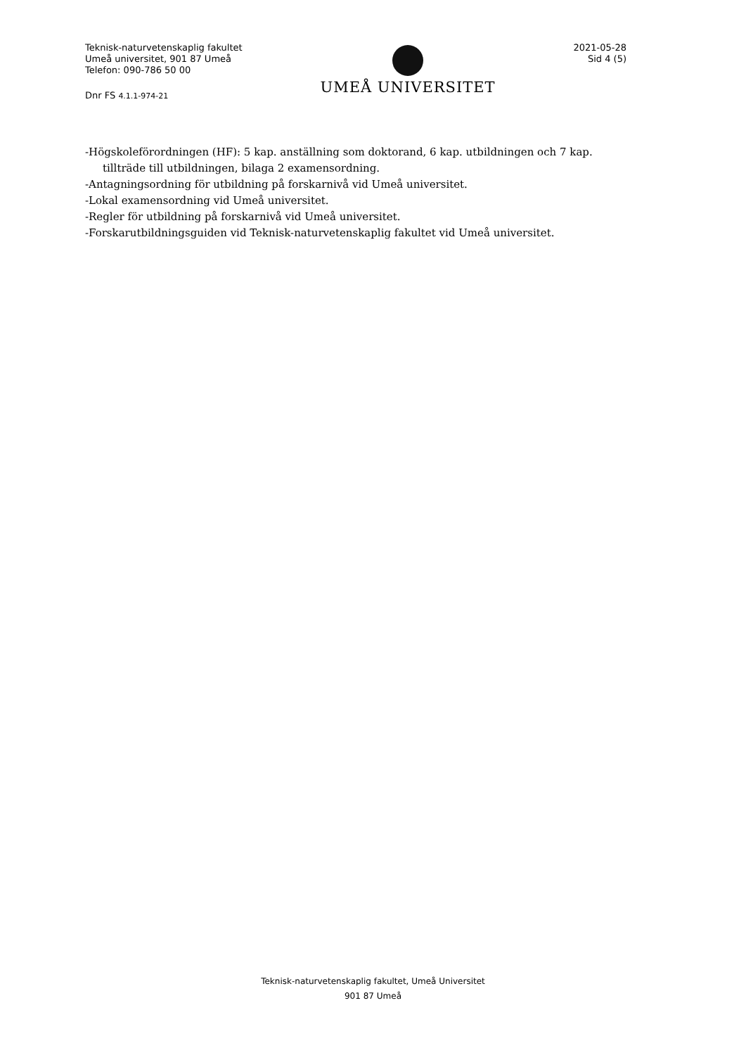Teknisk-naturvetenskaplig fakultet
Umeå universitet, 901 87 Umeå
Telefon: 090-786 50 00
Dnr FS 4.1.1-974-21
UMEÅ UNIVERSITET
2021-05-28
Sid 4 (5)
-Högskoleförordningen (HF): 5 kap. anställning som doktorand, 6 kap. utbildningen och 7 kap.
tillträde till utbildningen, bilaga 2 examensordning.
-Antagningsordning för utbildning på forskarnivå vid Umeå universitet.
-Lokal examensordning vid Umeå universitet.
-Regler för utbildning på forskarnivå vid Umeå universitet.
-Forskarutbildningsguiden vid Teknisk-naturvetenskaplig fakultet vid Umeå universitet.
Teknisk-naturvetenskaplig fakultet, Umeå Universitet
901 87 Umeå